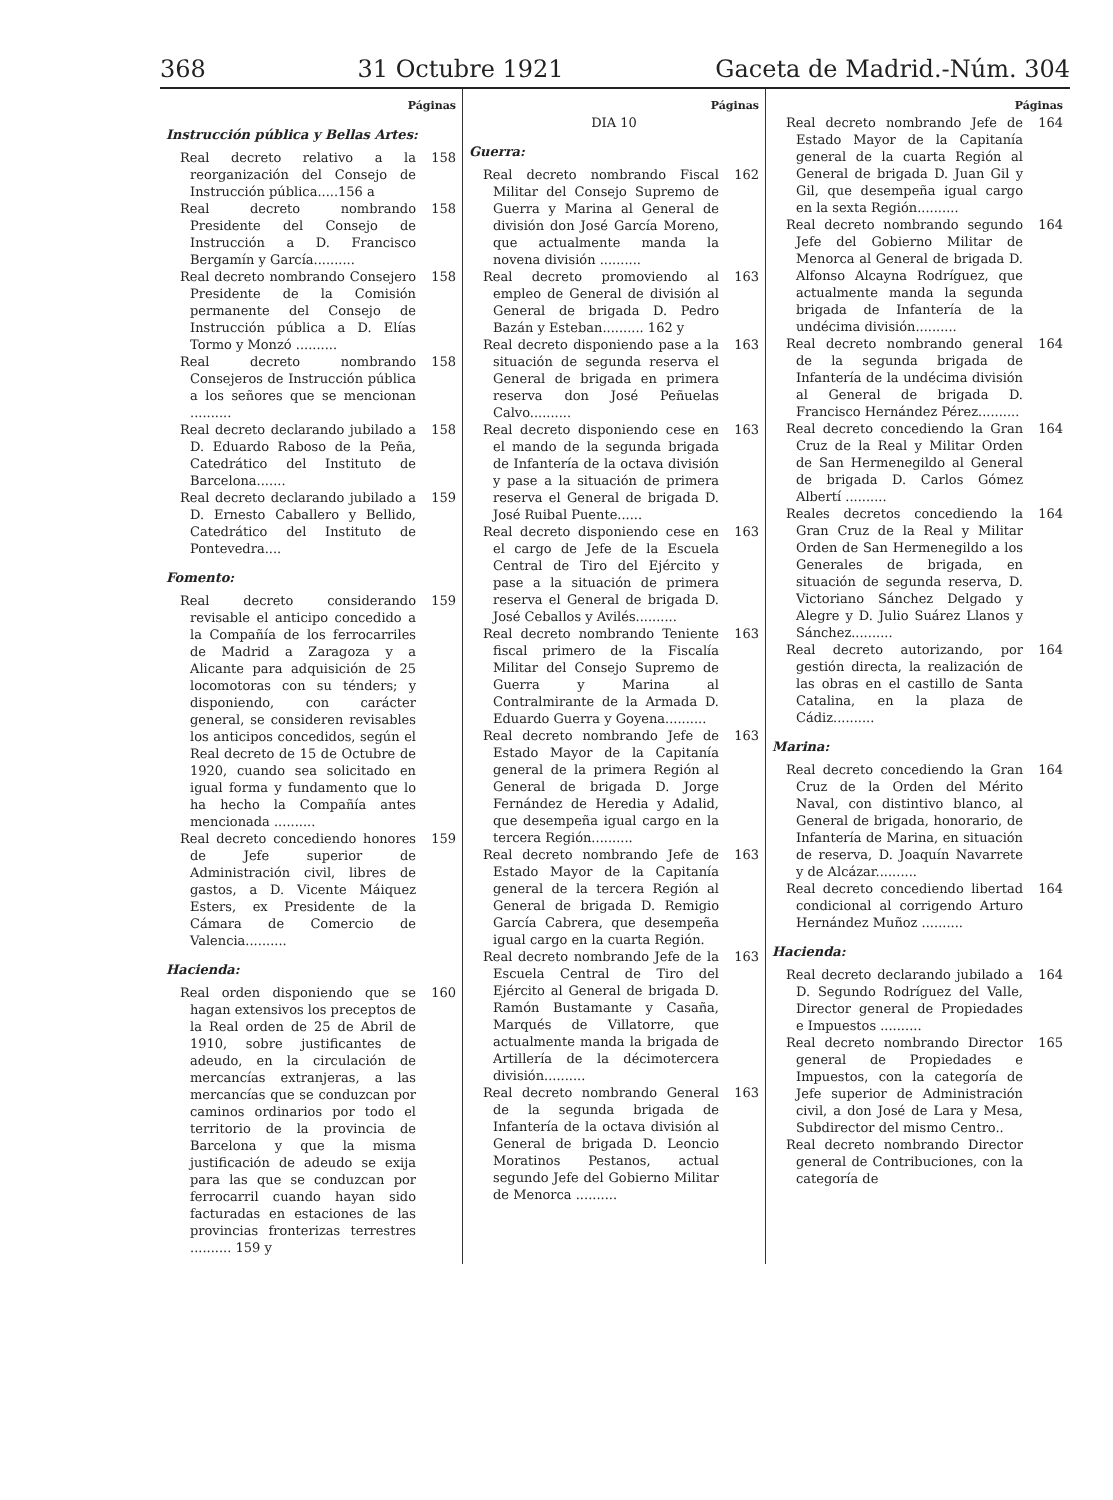368 31 Octubre 1921 Gaceta de Madrid.-Núm. 304
Páginas
Instrucción pública y Bellas Artes:
Real decreto relativo a la reorganización del Consejo de Instrucción pública.....156 a 158
Real decreto nombrando Presidente del Consejo de Instrucción a D. Francisco Bergamín y García.......... 158
Real decreto nombrando Consejero Presidente de la Comisión permanente del Consejo de Instrucción pública a D. Elías Tormo y Monzó .......... 158
Real decreto nombrando Consejeros de Instrucción pública a los señores que se mencionan .......... 158
Real decreto declarando jubilado a D. Eduardo Raboso de la Peña, Catedrático del Instituto de Barcelona....... 158
Real decreto declarando jubilado a D. Ernesto Caballero y Bellido, Catedrático del Instituto de Pontevedra.... 159
Fomento:
Real decreto considerando revisable el anticipo concedido a la Compañía de los ferrocarriles de Madrid a Zaragoza y a Alicante para adquisición de 25 locomotoras con su ténders; y disponiendo, con carácter general, se consideren revisables los anticipos concedidos, según el Real decreto de 15 de Octubre de 1920, cuando sea solicitado en igual forma y fundamento que lo ha hecho la Compañía antes mencionada .......... 159
Real decreto concediendo honores de Jefe superior de Administración civil, libres de gastos, a D. Vicente Máiquez Esters, ex Presidente de la Cámara de Comercio de Valencia.......... 159
Hacienda:
Real orden disponiendo que se hagan extensivos los preceptos de la Real orden de 25 de Abril de 1910, sobre justificantes de adeudo, en la circulación de mercancías extranjeras, a las mercancías que se conduzcan por caminos ordinarios por todo el territorio de la provincia de Barcelona y que la misma justificación de adeudo se exija para las que se conduzcan por ferrocarril cuando hayan sido facturadas en estaciones de las provincias fronterizas terrestres .......... 159 y 160
Páginas
DIA 10
Guerra:
Real decreto nombrando Fiscal Militar del Consejo Supremo de Guerra y Marina al General de división don José García Moreno, que actualmente manda la novena división .......... 162
Real decreto promoviendo al empleo de General de división al General de brigada D. Pedro Bazán y Esteban.......... 162 y 163
Real decreto disponiendo pase a la situación de segunda reserva el General de brigada en primera reserva don José Peñuelas Calvo.......... 163
Real decreto disponiendo cese en el mando de la segunda brigada de Infantería de la octava división y pase a la situación de primera reserva el General de brigada D. José Ruibal Puente...... 163
Real decreto disponiendo cese en el cargo de Jefe de la Escuela Central de Tiro del Ejército y pase a la situación de primera reserva el General de brigada D. José Ceballos y Avilés.......... 163
Real decreto nombrando Teniente fiscal primero de la Fiscalía Militar del Consejo Supremo de Guerra y Marina al Contralmirante de la Armada D. Eduardo Guerra y Goyena.......... 163
Real decreto nombrando Jefe de Estado Mayor de la Capitanía general de la primera Región al General de brigada D. Jorge Fernández de Heredia y Adalid, que desempeña igual cargo en la tercera Región.......... 163
Real decreto nombrando Jefe de Estado Mayor de la Capitanía general de la tercera Región al General de brigada D. Remigio García Cabrera, que desempeña igual cargo en la cuarta Región. 163
Real decreto nombrando Jefe de la Escuela Central de Tiro del Ejército al General de brigada D. Ramón Bustamante y Casaña, Marqués de Villatorre, que actualmente manda la brigada de Artillería de la décimotercera división.......... 163
Real decreto nombrando General de la segunda brigada de Infantería de la octava división al General de brigada D. Leoncio Moratinos Pestanos, actual segundo Jefe del Gobierno Militar de Menorca .......... 163
Páginas
Real decreto nombrando Jefe de Estado Mayor de la Capitanía general de la cuarta Región al General de brigada D. Juan Gil y Gil, que desempeña igual cargo en la sexta Región.......... 164
Real decreto nombrando segundo Jefe del Gobierno Militar de Menorca al General de brigada D. Alfonso Alcayna Rodríguez, que actualmente manda la segunda brigada de Infantería de la undécima división.......... 164
Real decreto nombrando general de la segunda brigada de Infantería de la undécima división al General de brigada D. Francisco Hernández Pérez.......... 164
Real decreto concediendo la Gran Cruz de la Real y Militar Orden de San Hermenegildo al General de brigada D. Carlos Gómez Albertí .......... 164
Reales decretos concediendo la Gran Cruz de la Real y Militar Orden de San Hermenegildo a los Generales de brigada, en situación de segunda reserva, D. Victoriano Sánchez Delgado y Alegre y D. Julio Suárez Llanos y Sánchez.......... 164
Real decreto autorizando, por gestión directa, la realización de las obras en el castillo de Santa Catalina, en la plaza de Cádiz.......... 164
Marina:
Real decreto concediendo la Gran Cruz de la Orden del Mérito Naval, con distintivo blanco, al General de brigada, honorario, de Infantería de Marina, en situación de reserva, D. Joaquín Navarrete y de Alcázar.......... 164
Real decreto concediendo libertad condicional al corrigendo Arturo Hernández Muñoz .......... 164
Hacienda:
Real decreto declarando jubilado a D. Segundo Rodríguez del Valle, Director general de Propiedades e Impuestos .......... 164
Real decreto nombrando Director general de Propiedades e Impuestos, con la categoría de Jefe superior de Administración civil, a don José de Lara y Mesa, Subdirector del mismo Centro.. 165
Real decreto nombrando Director general de Contribuciones, con la categoría de